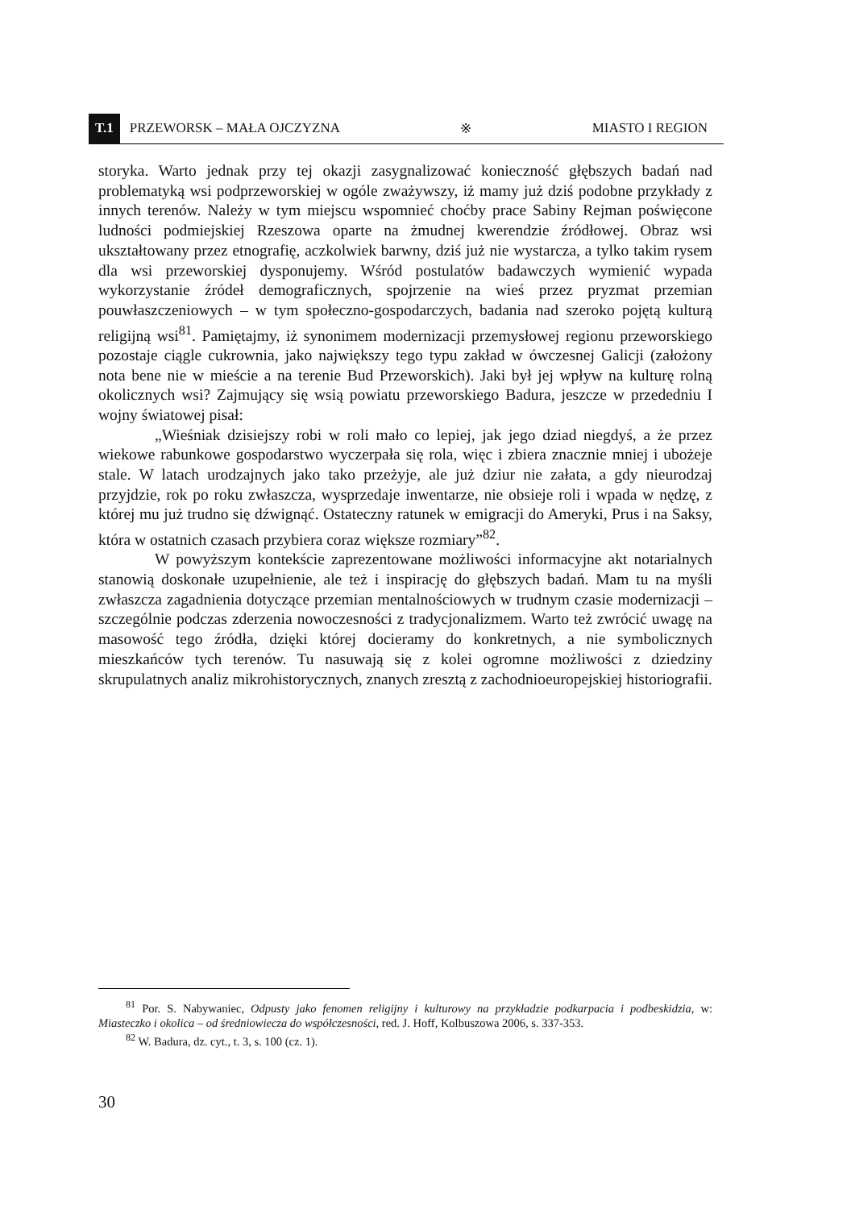T.1
PRZEWORSK – MAŁA OJCZYZNA ※ MIASTO I REGION
storyka. Warto jednak przy tej okazji zasygnalizować konieczność głębszych badań nad problematyką wsi podprzeworskiej w ogóle zważywszy, iż mamy już dziś podobne przykłady z innych terenów. Należy w tym miejscu wspomnieć choćby prace Sabiny Rejman poświęcone ludności podmiejskiej Rzeszowa oparte na żmudnej kwerendzie źródłowej. Obraz wsi ukształtowany przez etnografię, aczkolwiek barwny, dziś już nie wystarcza, a tylko takim rysem dla wsi przeworskiej dysponujemy. Wśród postulatów badawczych wymienić wypada wykorzystanie źródeł demograficznych, spojrzenie na wieś przez pryzmat przemian pouwłaszczeniowych – w tym społeczno-gospodarczych, badania nad szeroko pojętą kulturą religijną wsi<sup>81</sup>. Pamiętajmy, iż synonimem modernizacji przemysłowej regionu przeworskiego pozostaje ciągle cukrownia, jako największy tego typu zakład w ówczesnej Galicji (założony nota bene nie w mieście a na terenie Bud Przeworskich). Jaki był jej wpływ na kulturę rolną okolicznych wsi? Zajmujący się wsią powiatu przeworskiego Badura, jeszcze w przededniu I wojny światowej pisał:
„Wieśniak dzisiejszy robi w roli mało co lepiej, jak jego dziad niegdyś, a że przez wiekowe rabunkowe gospodarstwo wyczerpała się rola, więc i zbiera znacznie mniej i ubożeje stale. W latach urodzajnych jako tako przeżyje, ale już dziur nie załata, a gdy nieurodzaj przyjdzie, rok po roku zwłaszcza, wysprzedaje inwentarze, nie obsieje roli i wpada w nędzę, z której mu już trudno się dźwignąć. Ostateczny ratunek w emigracji do Ameryki, Prus i na Saksy, która w ostatnich czasach przybiera coraz większe rozmiary”<sup>82</sup>.
W powyższym kontekście zaprezentowane możliwości informacyjne akt notarialnych stanowią doskonałe uzupełnienie, ale też i inspirację do głębszych badań. Mam tu na myśli zwłaszcza zagadnienia dotyczące przemian mentalnościowych w trudnym czasie modernizacji – szczególnie podczas zderzenia nowoczesności z tradycjonalizmem. Warto też zwrócić uwagę na masowość tego źródła, dzięki której docieramy do konkretnych, a nie symbolicznych mieszkańców tych terenów. Tu nasuwają się z kolei ogromne możliwości z dziedziny skrupulatnych analiz mikrohistorycznych, znanych zresztą z zachodnioeuropejskiej historiografii.
<sup>81</sup> Por. S. Nabywaniec, Odpusty jako fenomen religijny i kulturowy na przykładzie podkarpacia i podbeskidzia, w: Miasteczko i okolica – od średniowiecza do współczesności, red. J. Hoff, Kolbuszowa 2006, s. 337-353.
<sup>82</sup> W. Badura, dz. cyt., t. 3, s. 100 (cz. 1).
30